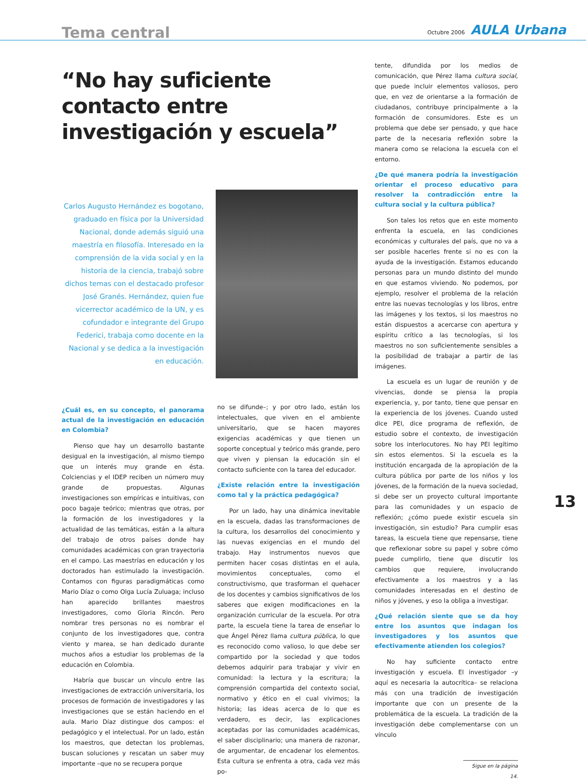Tema central
Octubre 2006 AULA Urbana
“No hay suficiente contacto entre investigación y escuela”
Carlos Augusto Hernández es bogotano, graduado en física por la Universidad Nacional, donde además siguió una maestría en filosofía. Interesado en la comprensión de la vida social y en la historia de la ciencia, trabajó sobre dichos temas con el destacado profesor José Granés. Hernández, quien fue vicerrector académico de la UN, y es cofundador e integrante del Grupo Federici, trabaja como docente en la Nacional y se dedica a la investigación en educación.
¿Cuál es, en su concepto, el panorama actual de la investigación en educación en Colombia?
Pienso que hay un desarrollo bastante desigual en la investigación, al mismo tiempo que un interés muy grande en ésta. Colciencias y el IDEP reciben un número muy grande de propuestas. Algunas investigaciones son empíricas e intuitivas, con poco bagaje teórico; mientras que otras, por la formación de los investigadores y la actualidad de las temáticas, están a la altura del trabajo de otros países donde hay comunidades académicas con gran trayectoria en el campo. Las maestrías en educación y los doctorados han estimulado la investigación. Contamos con figuras paradigmáticas como Mario Díaz o como Olga Lucía Zuluaga; incluso han aparecido brillantes maestros investigadores, como Gloria Rincón. Pero nombrar tres personas no es nombrar el conjunto de los investigadores que, contra viento y marea, se han dedicado durante muchos años a estudiar los problemas de la educación en Colombia.
Habría que buscar un vínculo entre las investigaciones de extracción universitaria, los procesos de formación de investigadores y las investigaciones que se están haciendo en el aula. Mario Díaz distingue dos campos: el pedagógico y el intelectual. Por un lado, están los maestros, que detectan los problemas, buscan soluciones y rescatan un saber muy importante –que no se recupera porque
no se difunde–; y por otro lado, están los intelectuales, que viven en el ambiente universitario, que se hacen mayores exigencias académicas y que tienen un soporte conceptual y teórico más grande, pero que viven y piensan la educación sin el contacto suficiente con la tarea del educador.
¿Existe relación entre la investigación como tal y la práctica pedagógica?
Por un lado, hay una dinámica inevitable en la escuela, dadas las transformaciones de la cultura, los desarrollos del conocimiento y las nuevas exigencias en el mundo del trabajo. Hay instrumentos nuevos que permiten hacer cosas distintas en el aula, movimientos conceptuales, como el constructivismo, que trasforman el quehacer de los docentes y cambios significativos de los saberes que exigen modificaciones en la organización curricular de la escuela. Por otra parte, la escuela tiene la tarea de enseñar lo que Ángel Pérez llama cultura pública, lo que es reconocido como valioso, lo que debe ser compartido por la sociedad y que todos debemos adquirir para trabajar y vivir en comunidad: la lectura y la escritura; la comprensión compartida del contexto social, normativo y ético en el cual vivimos; la historia; las ideas acerca de lo que es verdadero, es decir, las explicaciones aceptadas por las comunidades académicas, el saber disciplinario; una manera de razonar, de argumentar, de encadenar los elementos. Esta cultura se enfrenta a otra, cada vez más po-
tente, difundida por los medios de comunicación, que Pérez llama cultura social, que puede incluir elementos valiosos, pero que, en vez de orientarse a la formación de ciudadanos, contribuye principalmente a la formación de consumidores. Este es un problema que debe ser pensado, y que hace parte de la necesaria reflexión sobre la manera como se relaciona la escuela con el entorno.
¿De qué manera podría la investigación orientar el proceso educativo para resolver la contradicción entre la cultura social y la cultura pública?
Son tales los retos que en este momento enfrenta la escuela, en las condiciones económicas y culturales del país, que no va a ser posible hacerles frente si no es con la ayuda de la investigación. Estamos educando personas para un mundo distinto del mundo en que estamos viviendo. No podemos, por ejemplo, resolver el problema de la relación entre las nuevas tecnologías y los libros, entre las imágenes y los textos, si los maestros no están dispuestos a acercarse con apertura y espíritu crítico a las tecnologías, si los maestros no son suficientemente sensibles a la posibilidad de trabajar a partir de las imágenes.
La escuela es un lugar de reunión y de vivencias, donde se piensa la propia experiencia, y, por tanto, tiene que pensar en la experiencia de los jóvenes. Cuando usted dice PEI, dice programa de reflexión, de estudio sobre el contexto, de investigación sobre los interlocutores. No hay PEI legítimo sin estos elementos. Si la escuela es la institución encargada de la apropiación de la cultura pública por parte de los niños y los jóvenes, de la formación de la nueva sociedad, si debe ser un proyecto cultural importante para las comunidades y un espacio de reflexión; ¿cómo puede existir escuela sin investigación, sin estudio? Para cumplir esas tareas, la escuela tiene que repensarse, tiene que reflexionar sobre su papel y sobre cómo puede cumplirlo, tiene que discutir los cambios que requiere, involucrando efectivamente a los maestros y a las comunidades interesadas en el destino de niños y jóvenes, y eso la obliga a investigar.
¿Qué relación siente que se da hoy entre los asuntos que indagan los investigadores y los asuntos que efectivamente atienden los colegios?
No hay suficiente contacto entre investigación y escuela. El investigador –y aquí es necesaria la autocrítica– se relaciona más con una tradición de investigación importante que con un presente de la problemática de la escuela. La tradición de la investigación debe complementarse con un vínculo
Sigue en la página 14.
13